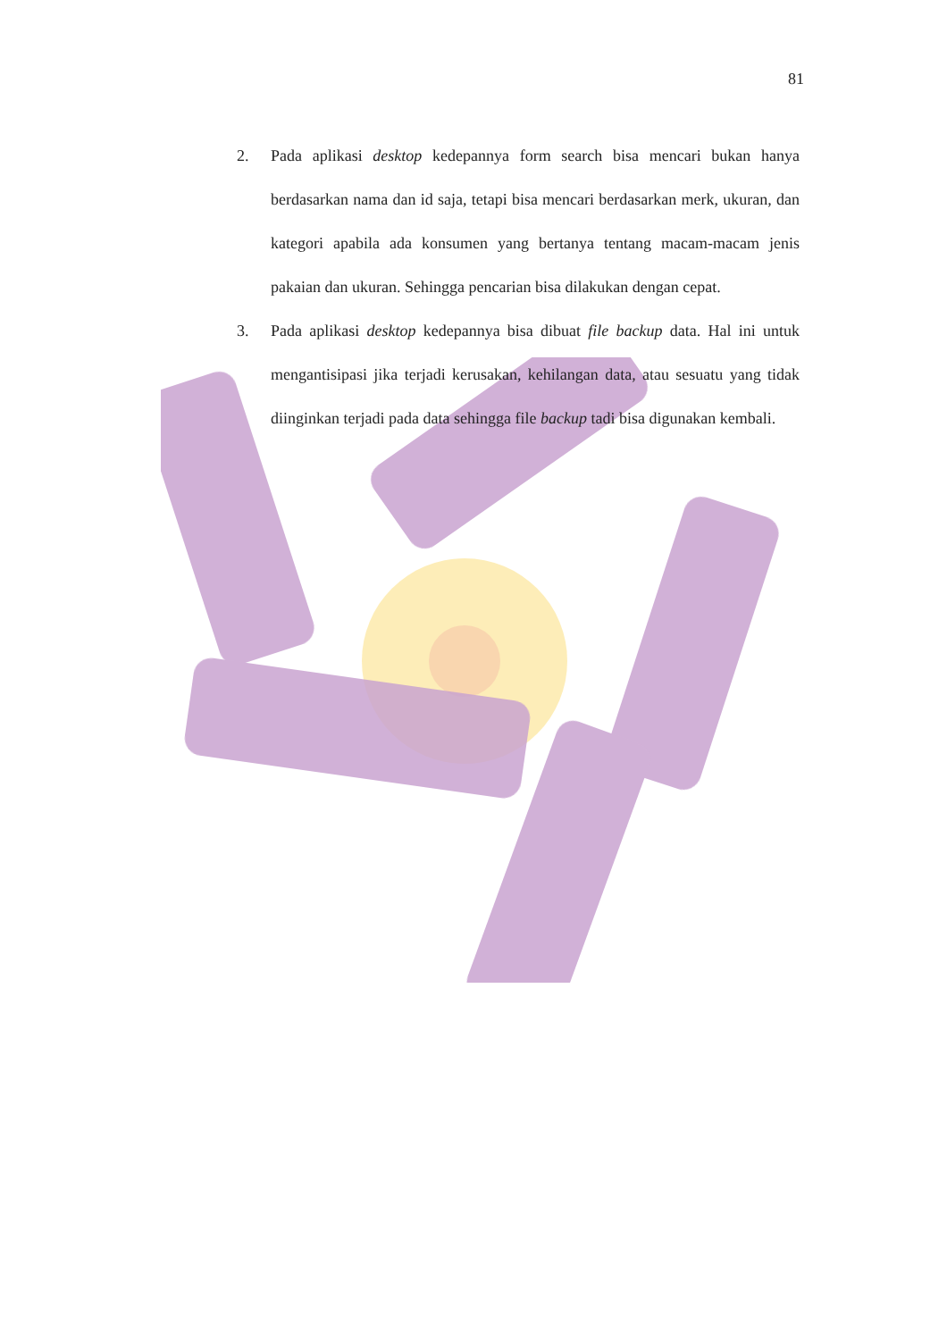81
2. Pada aplikasi desktop kedepannya form search bisa mencari bukan hanya berdasarkan nama dan id saja, tetapi bisa mencari berdasarkan merk, ukuran, dan kategori apabila ada konsumen yang bertanya tentang macam-macam jenis pakaian dan ukuran. Sehingga pencarian bisa dilakukan dengan cepat.
3. Pada aplikasi desktop kedepannya bisa dibuat file backup data. Hal ini untuk mengantisipasi jika terjadi kerusakan, kehilangan data, atau sesuatu yang tidak diinginkan terjadi pada data sehingga file backup tadi bisa digunakan kembali.